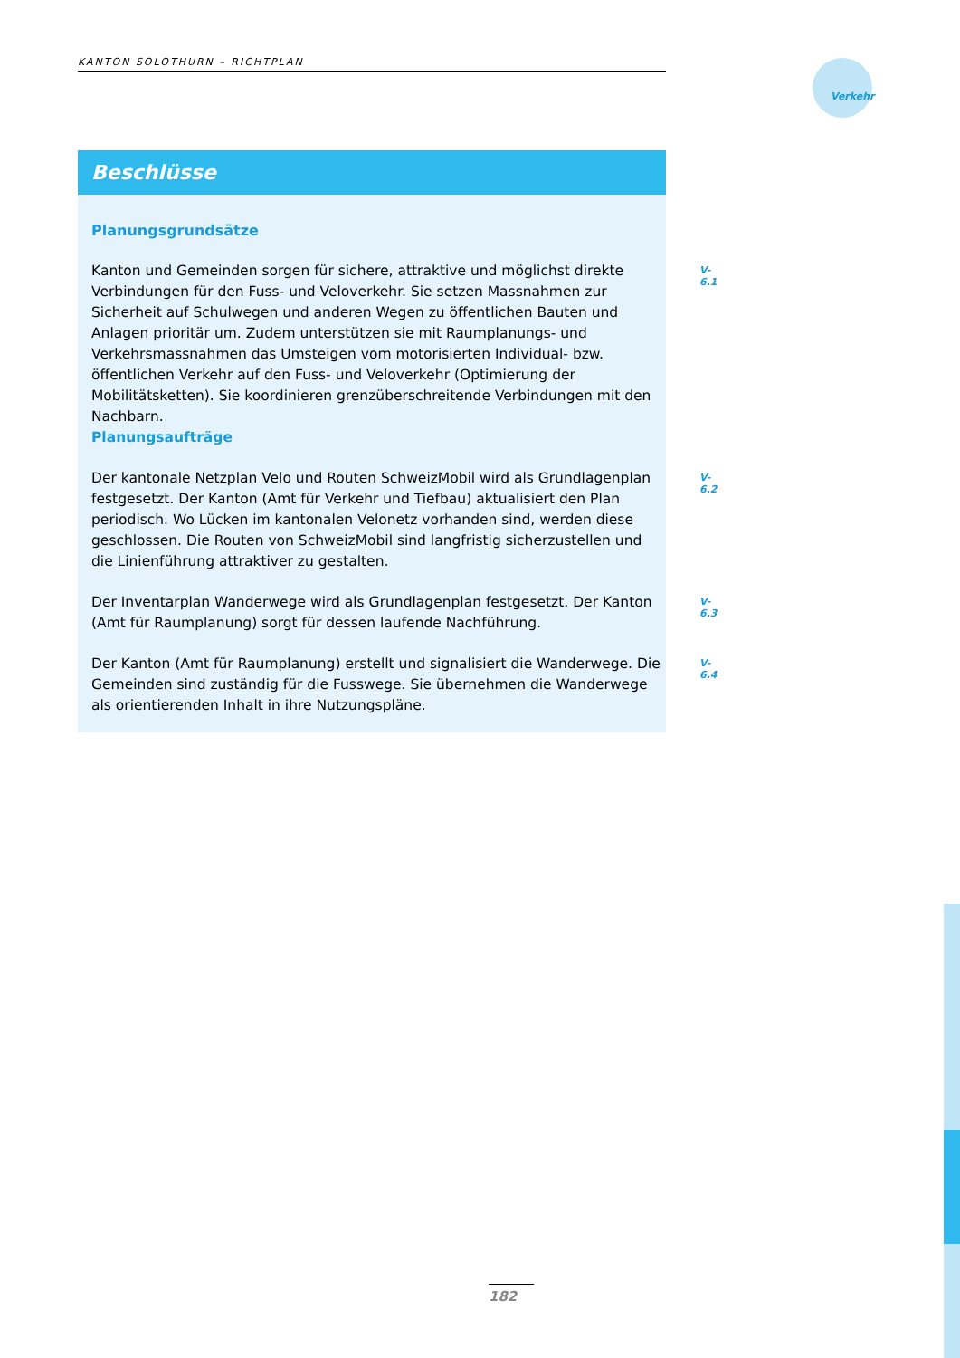KANTON SOLOTHURN – RICHTPLAN
Verkehr
Beschlüsse
Planungsgrundsätze
Kanton und Gemeinden sorgen für sichere, attraktive und möglichst direkte Verbindungen für den Fuss- und Veloverkehr. Sie setzen Massnahmen zur Sicherheit auf Schulwegen und anderen Wegen zu öffentlichen Bauten und Anlagen prioritär um. Zudem unterstützen sie mit Raumplanungs- und Verkehrsmassnahmen das Umsteigen vom motorisierten Individual- bzw. öffentlichen Verkehr auf den Fuss- und Veloverkehr (Optimierung der Mobilitätsketten). Sie koordinieren grenzüberschreitende Verbindungen mit den Nachbarn.
Planungsaufträge
V-6.1
Der kantonale Netzplan Velo und Routen SchweizMobil wird als Grundlagenplan festgesetzt. Der Kanton (Amt für Verkehr und Tiefbau) aktualisiert den Plan periodisch. Wo Lücken im kantonalen Velonetz vorhanden sind, werden diese geschlossen. Die Routen von SchweizMobil sind langfristig sicherzustellen und die Linienführung attraktiver zu gestalten.
V-6.2
Der Inventarplan Wanderwege wird als Grundlagenplan festgesetzt. Der Kanton (Amt für Raumplanung) sorgt für dessen laufende Nachführung.
V-6.3
Der Kanton (Amt für Raumplanung) erstellt und signalisiert die Wanderwege. Die Gemeinden sind zuständig für die Fusswege. Sie übernehmen die Wanderwege als orientierenden Inhalt in ihre Nutzungspläne.
V-6.4
182